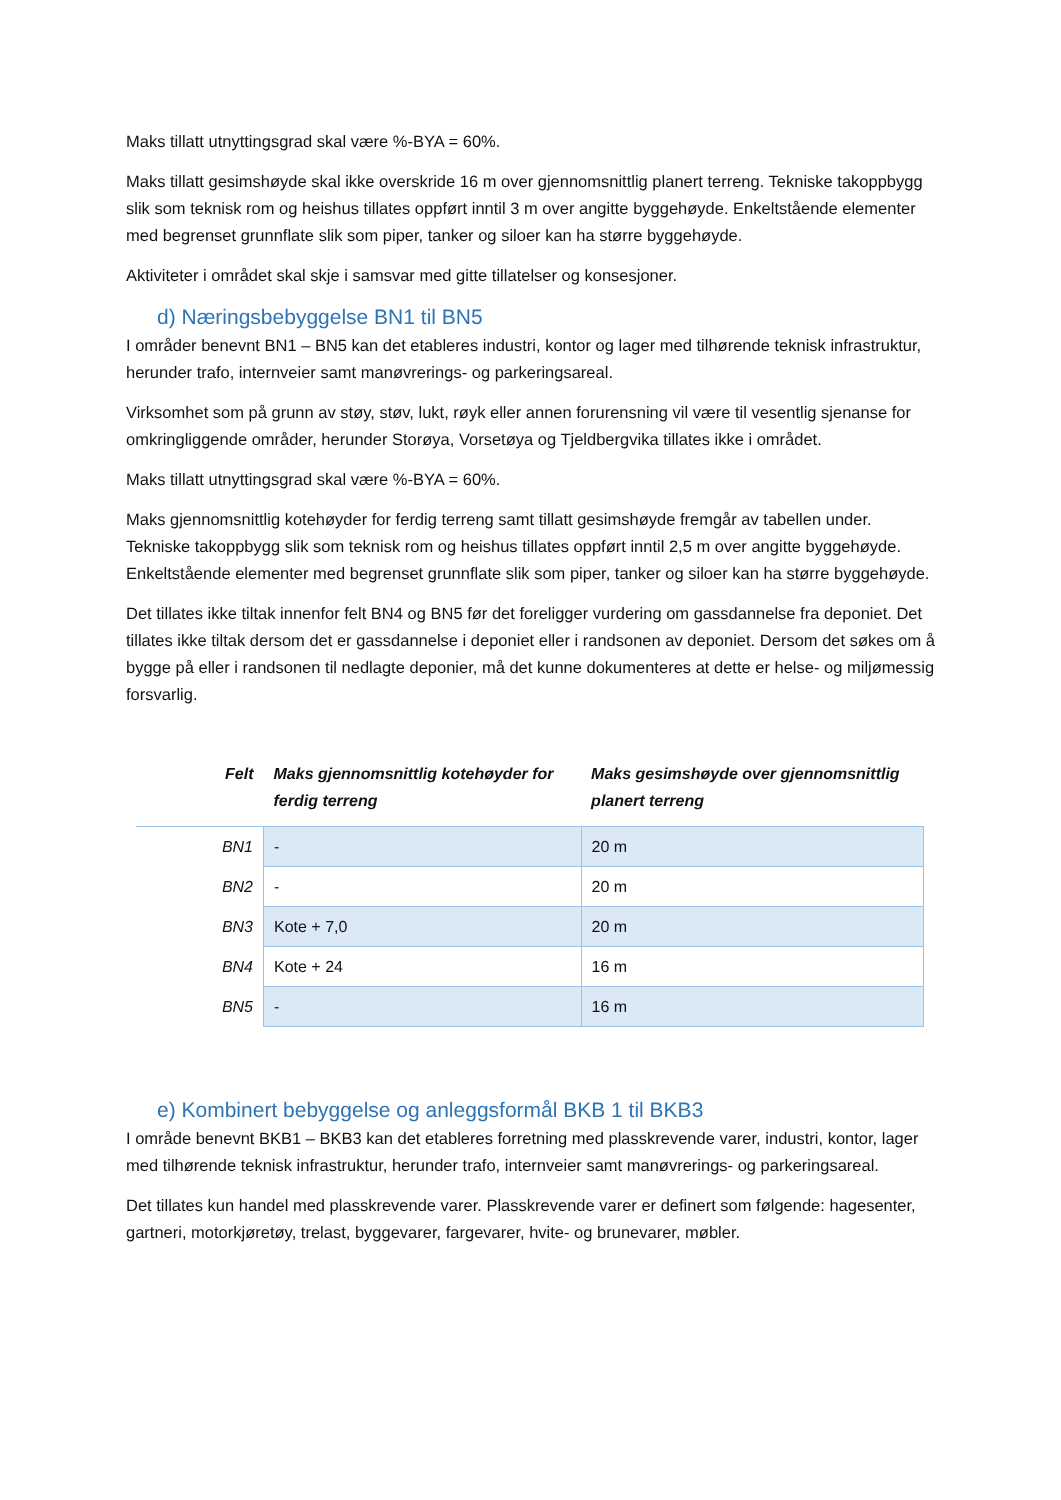Maks tillatt utnyttingsgrad skal være %-BYA = 60%.
Maks tillatt gesimshøyde skal ikke overskride 16 m over gjennomsnittlig planert terreng. Tekniske takoppbygg slik som teknisk rom og heishus tillates oppført inntil 3 m over angitte byggehøyde. Enkeltstående elementer med begrenset grunnflate slik som piper, tanker og siloer kan ha større byggehøyde.
Aktiviteter i området skal skje i samsvar med gitte tillatelser og konsesjoner.
d) Næringsbebyggelse BN1 til BN5
I områder benevnt BN1 – BN5 kan det etableres industri, kontor og lager med tilhørende teknisk infrastruktur, herunder trafo, internveier samt manøvrerings- og parkeringsareal.
Virksomhet som på grunn av støy, støv, lukt, røyk eller annen forurensning vil være til vesentlig sjenanse for omkringliggende områder, herunder Storøya, Vorsetøya og Tjeldbergvika tillates ikke i området.
Maks tillatt utnyttingsgrad skal være %-BYA = 60%.
Maks gjennomsnittlig kotehøyder for ferdig terreng samt tillatt gesimshøyde fremgår av tabellen under. Tekniske takoppbygg slik som teknisk rom og heishus tillates oppført inntil 2,5 m over angitte byggehøyde. Enkeltstående elementer med begrenset grunnflate slik som piper, tanker og siloer kan ha større byggehøyde.
Det tillates ikke tiltak innenfor felt BN4 og BN5 før det foreligger vurdering om gassdannelse fra deponiet. Det tillates ikke tiltak dersom det er gassdannelse i deponiet eller i randsonen av deponiet. Dersom det søkes om å bygge på eller i randsonen til nedlagte deponier, må det kunne dokumenteres at dette er helse- og miljømessig forsvarlig.
| Felt | Maks gjennomsnittlig kotehøyder for ferdig terreng | Maks gesimshøyde over gjennomsnittlig planert terreng |
| --- | --- | --- |
| BN1 | - | 20 m |
| BN2 | - | 20 m |
| BN3 | Kote + 7,0 | 20 m |
| BN4 | Kote + 24 | 16 m |
| BN5 | - | 16 m |
e) Kombinert bebyggelse og anleggsformål BKB 1 til BKB3
I område benevnt BKB1 – BKB3 kan det etableres forretning med plasskrevende varer, industri, kontor, lager med tilhørende teknisk infrastruktur, herunder trafo, internveier samt manøvrerings- og parkeringsareal.
Det tillates kun handel med plasskrevende varer. Plasskrevende varer er definert som følgende: hagesenter, gartneri, motorkjøretøy, trelast, byggevarer, fargevarer, hvite- og brunevarer, møbler.